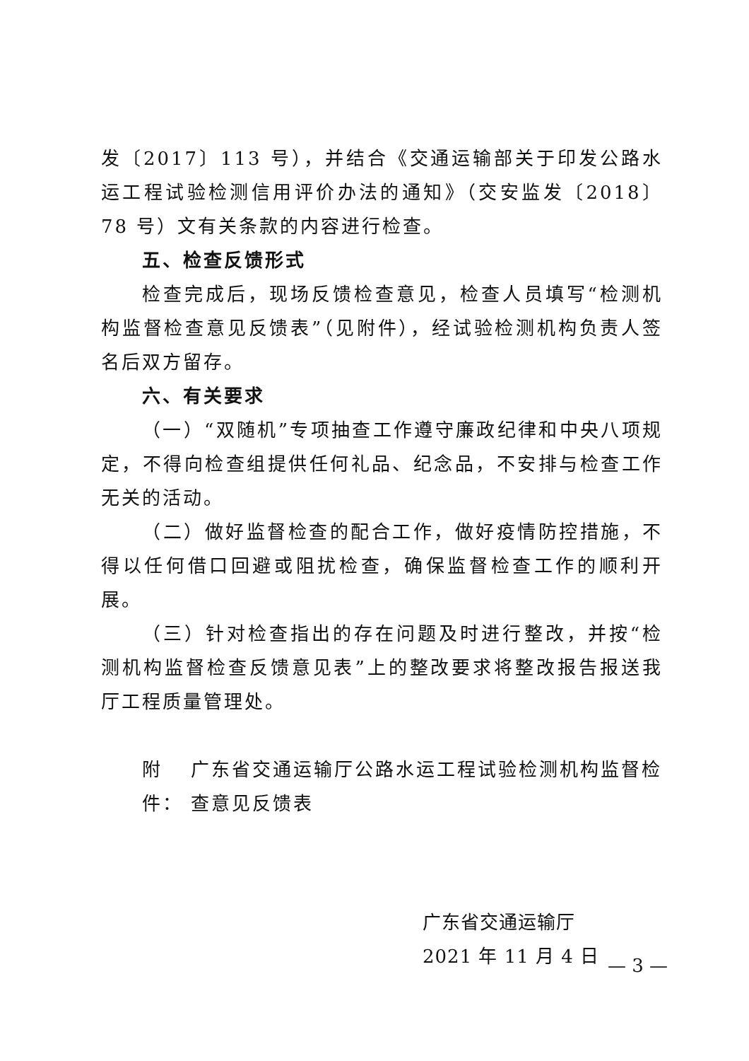发〔2017〕113 号），并结合《交通运输部关于印发公路水运工程试验检测信用评价办法的通知》（交安监发〔2018〕78 号）文有关条款的内容进行检查。
五、检查反馈形式
检查完成后，现场反馈检查意见，检查人员填写“检测机构监督检查意见反馈表”（见附件），经试验检测机构负责人签名后双方留存。
六、有关要求
（一）“双随机”专项抽查工作遵守廉政纪律和中央八项规定，不得向检查组提供任何礼品、纪念品，不安排与检查工作无关的活动。
（二）做好监督检查的配合工作，做好疫情防控措施，不得以任何借口回避或阻扰检查，确保监督检查工作的顺利开展。
（三）针对检查指出的存在问题及时进行整改，并按“检测机构监督检查反馈意见表”上的整改要求将整改报告报送我厅工程质量管理处。
附件： 广东省交通运输厅公路水运工程试验检测机构监督检查意见反馈表
广东省交通运输厅
2021 年 11 月 4 日
— 3 —